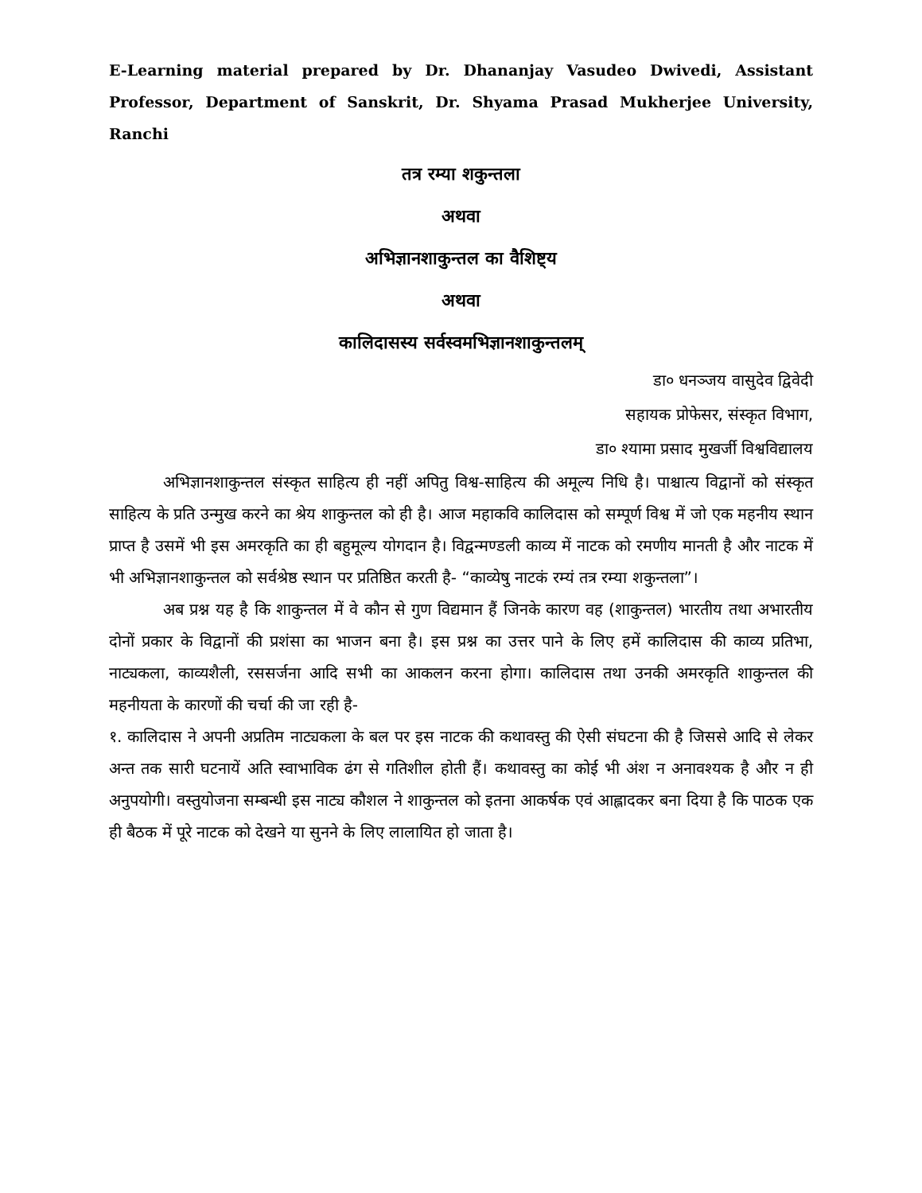E-Learning material prepared by Dr. Dhananjay Vasudeo Dwivedi, Assistant Professor, Department of Sanskrit, Dr. Shyama Prasad Mukherjee University, Ranchi
तत्र रम्या शकुन्तला
अथवा
अभिज्ञानशाकुन्तल का वैशिष्ट्य
अथवा
कालिदासस्य सर्वस्वमभिज्ञानशाकुन्तलम्
डा० धनञ्जय वासुदेव द्विवेदी
सहायक प्रोफेसर, संस्कृत विभाग,
डा० श्यामा प्रसाद मुखर्जी विश्वविद्यालय
अभिज्ञानशाकुन्तल संस्कृत साहित्य ही नहीं अपितु विश्व-साहित्य की अमूल्य निधि है। पाश्चात्य विद्वानों को संस्कृत साहित्य के प्रति उन्मुख करने का श्रेय शाकुन्तल को ही है। आज महाकवि कालिदास को सम्पूर्ण विश्व में जो एक महनीय स्थान प्राप्त है उसमें भी इस अमरकृति का ही बहुमूल्य योगदान है। विद्वन्मण्डली काव्य में नाटक को रमणीय मानती है और नाटक में भी अभिज्ञानशाकुन्तल को सर्वश्रेष्ठ स्थान पर प्रतिष्ठित करती है- “काव्येषु नाटकं रम्यं तत्र रम्या शकुन्तला”।
अब प्रश्न यह है कि शाकुन्तल में वे कौन से गुण विद्यमान हैं जिनके कारण वह (शाकुन्तल) भारतीय तथा अभारतीय दोनों प्रकार के विद्वानों की प्रशंसा का भाजन बना है। इस प्रश्न का उत्तर पाने के लिए हमें कालिदास की काव्य प्रतिभा, नाट्यकला, काव्यशैली, रससर्जना आदि सभी का आकलन करना होगा। कालिदास तथा उनकी अमरकृति शाकुन्तल की महनीयता के कारणों की चर्चा की जा रही है-
१. कालिदास ने अपनी अप्रतिम नाट्यकला के बल पर इस नाटक की कथावस्तु की ऐसी संघटना की है जिससे आदि से लेकर अन्त तक सारी घटनायें अति स्वाभाविक ढंग से गतिशील होती हैं। कथावस्तु का कोई भी अंश न अनावश्यक है और न ही अनुपयोगी। वस्तुयोजना सम्बन्धी इस नाट्य कौशल ने शाकुन्तल को इतना आकर्षक एवं आह्लादकर बना दिया है कि पाठक एक ही बैठक में पूरे नाटक को देखने या सुनने के लिए लालायित हो जाता है।